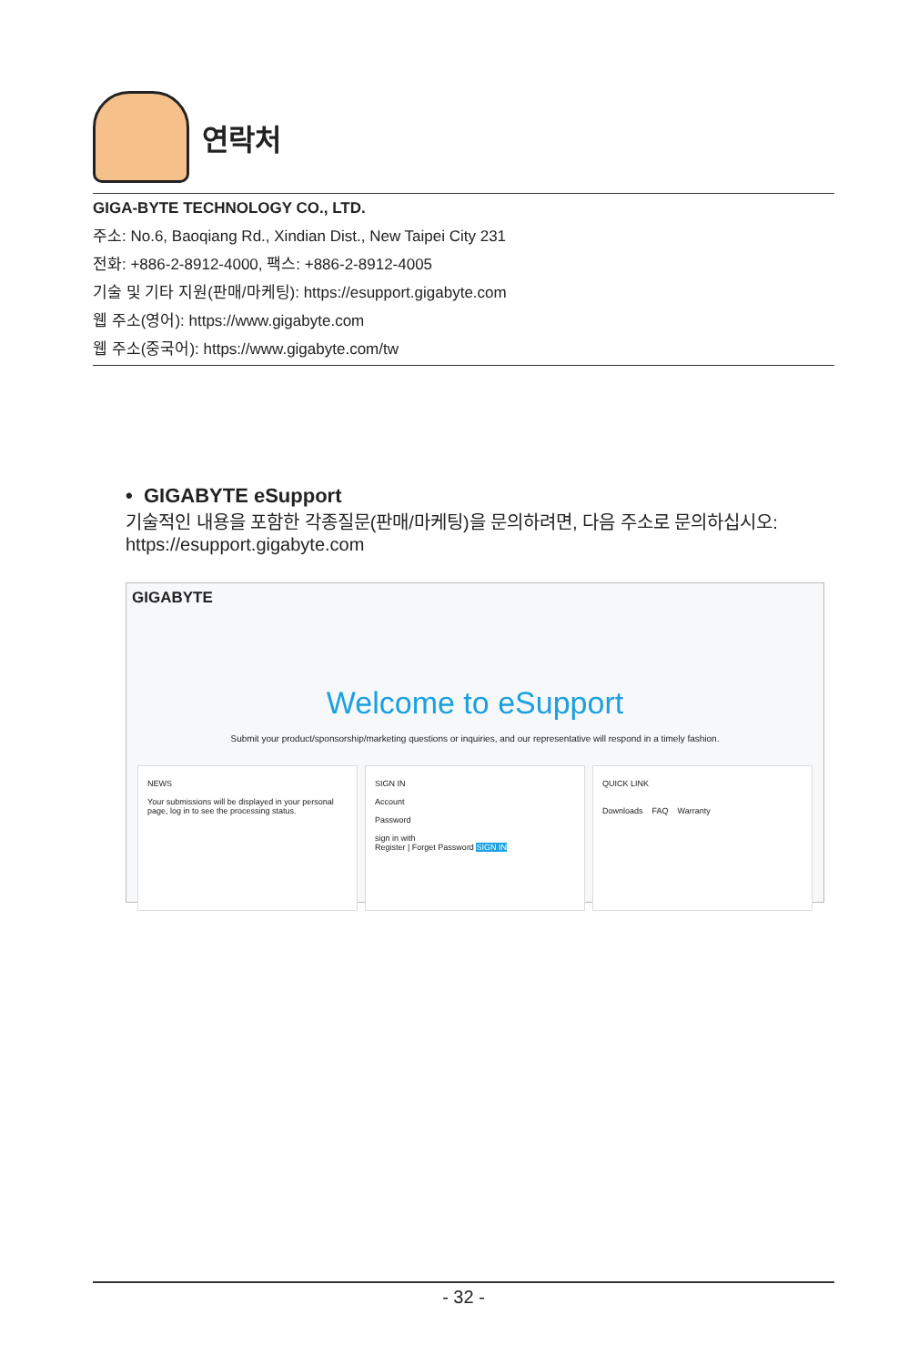연락처
GIGA-BYTE TECHNOLOGY CO., LTD.
주소: No.6, Baoqiang Rd., Xindian Dist., New Taipei City 231
전화: +886-2-8912-4000, 팩스: +886-2-8912-4005
기술 및 기타 지원(판매/마케팅): https://esupport.gigabyte.com
웹 주소(영어): https://www.gigabyte.com
웹 주소(중국어): https://www.gigabyte.com/tw
• GIGABYTE eSupport
기술적인 내용을 포함한 각종질문(판매/마케팅)을 문의하려면, 다음 주소로 문의하십시오:
https://esupport.gigabyte.com
GIGABYTE
Welcome to eSupport
Submit your product/sponsorship/marketing questions or inquiries, and our representative will respond in a timely fashion.
NEWS
Your submissions will be displayed in your personal page, log in to see the processing status.
SIGN IN
Account
Password
sign in with
Register | Forget Password SIGN IN
QUICK LINK
Downloads FAQ Warranty
- 32 -